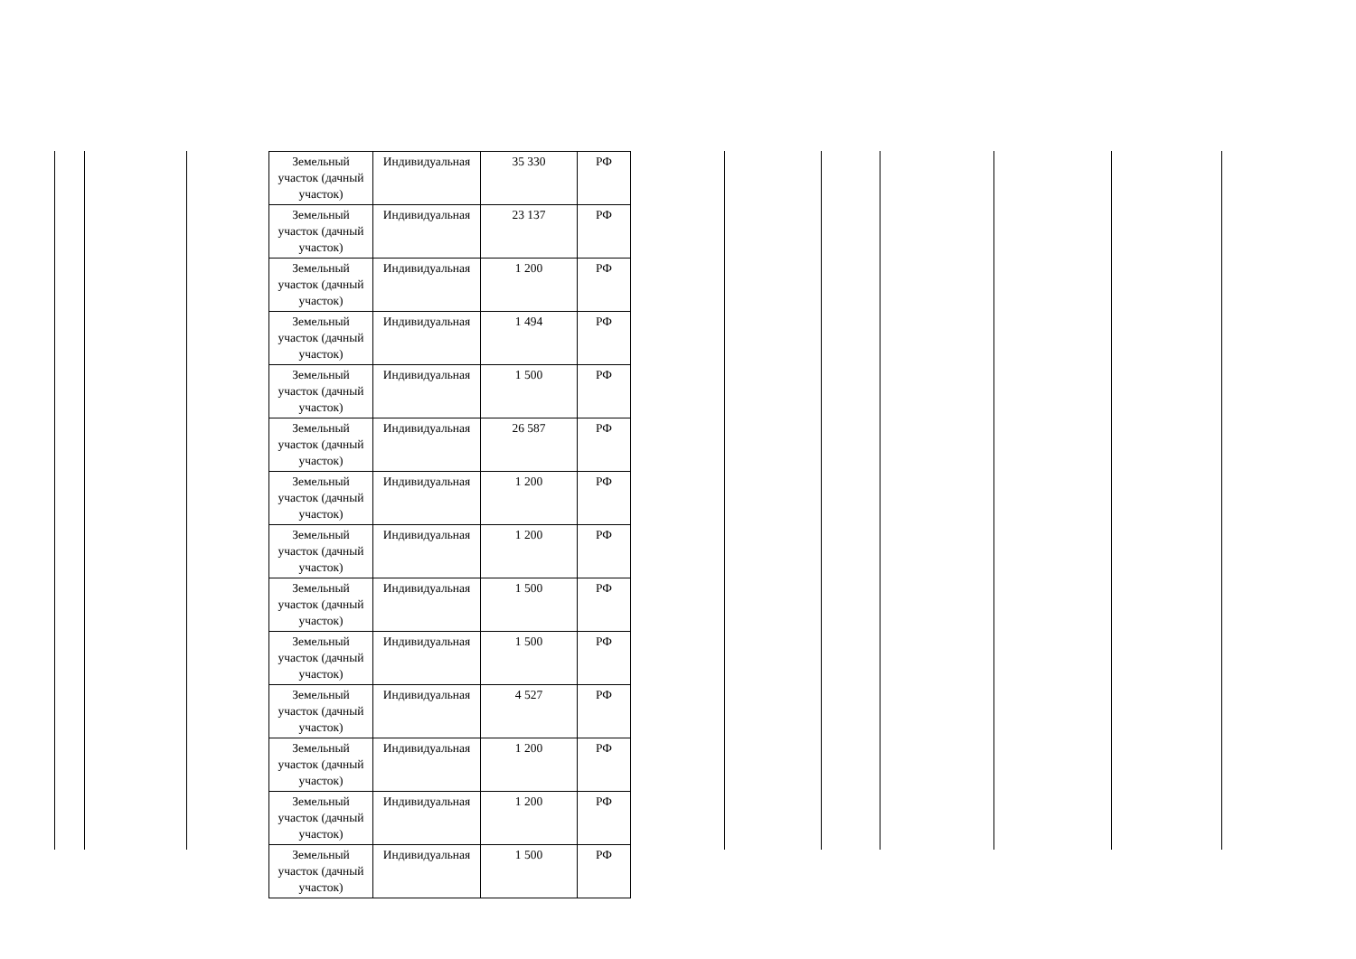| Земельный участок (дачный участок) | Индивидуальная | 35 330 | РФ |
| Земельный участок (дачный участок) | Индивидуальная | 23 137 | РФ |
| Земельный участок (дачный участок) | Индивидуальная | 1 200 | РФ |
| Земельный участок (дачный участок) | Индивидуальная | 1 494 | РФ |
| Земельный участок (дачный участок) | Индивидуальная | 1 500 | РФ |
| Земельный участок (дачный участок) | Индивидуальная | 26 587 | РФ |
| Земельный участок (дачный участок) | Индивидуальная | 1 200 | РФ |
| Земельный участок (дачный участок) | Индивидуальная | 1 200 | РФ |
| Земельный участок (дачный участок) | Индивидуальная | 1 500 | РФ |
| Земельный участок (дачный участок) | Индивидуальная | 1 500 | РФ |
| Земельный участок (дачный участок) | Индивидуальная | 4 527 | РФ |
| Земельный участок (дачный участок) | Индивидуальная | 1 200 | РФ |
| Земельный участок (дачный участок) | Индивидуальная | 1 200 | РФ |
| Земельный участок (дачный участок) | Индивидуальная | 1 500 | РФ |